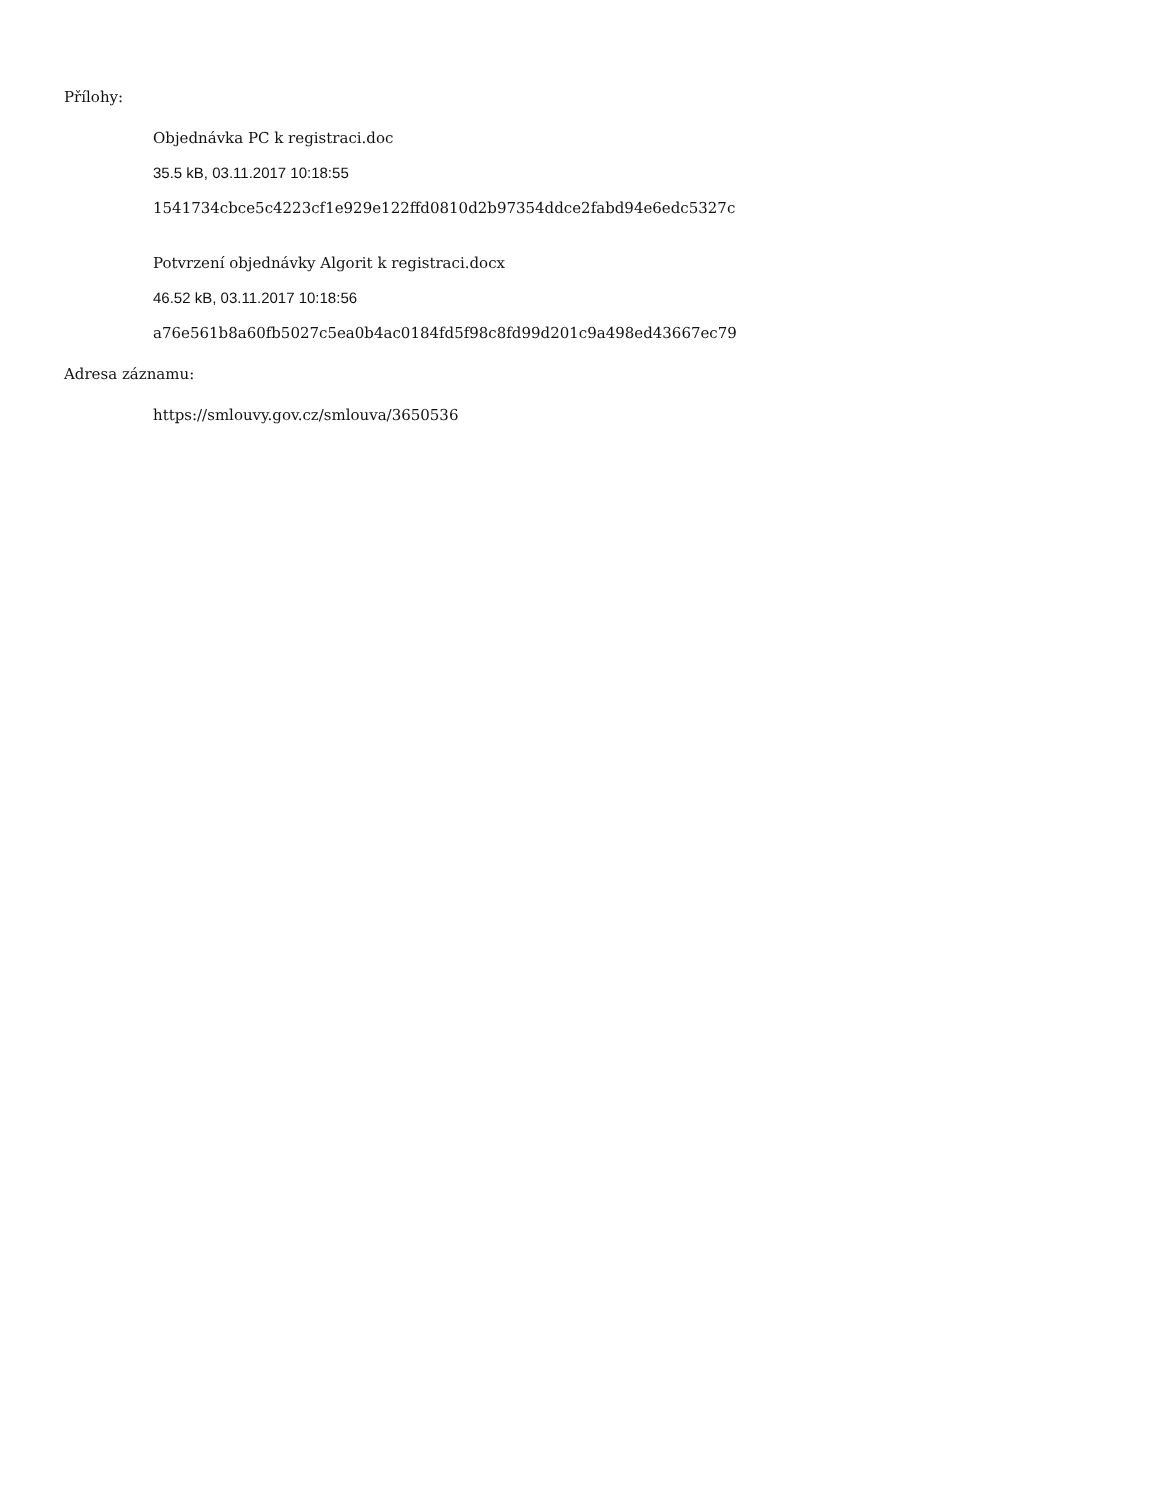Přílohy:
Objednávka PC k registraci.doc
35.5 kB, 03.11.2017 10:18:55
1541734cbce5c4223cf1e929e122ffd0810d2b97354ddce2fabd94e6edc5327c
Potvrzení objednávky Algorit k registraci.docx
46.52 kB, 03.11.2017 10:18:56
a76e561b8a60fb5027c5ea0b4ac0184fd5f98c8fd99d201c9a498ed43667ec79
Adresa záznamu:
https://smlouvy.gov.cz/smlouva/3650536